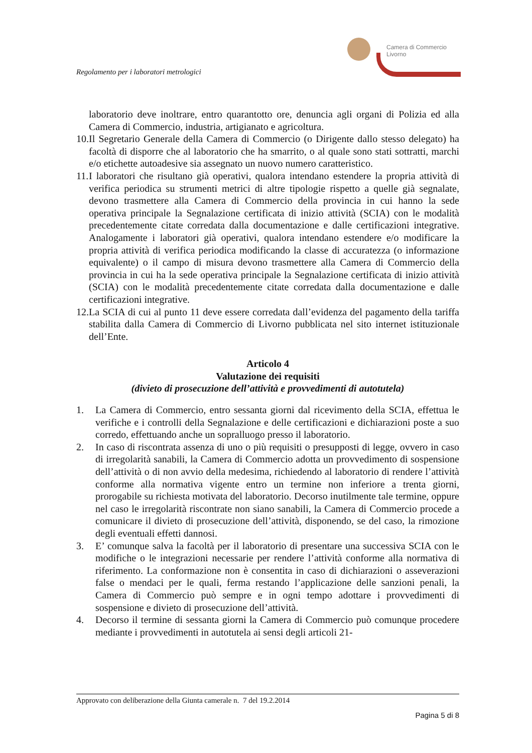Regolamento per i laboratori metrologici
Camera di Commercio
Livorno
laboratorio deve inoltrare, entro quarantotto ore, denuncia agli organi di Polizia ed alla Camera di Commercio, industria, artigianato e agricoltura.
10.
Il Segretario Generale della Camera di Commercio (o Dirigente dallo stesso delegato) ha facoltà di disporre che al laboratorio che ha smarrito, o al quale sono stati sottratti, marchi e/o etichette autoadesive sia assegnato un nuovo numero caratteristico.
11.
I laboratori che risultano già operativi, qualora intendano estendere la propria attività di verifica periodica su strumenti metrici di altre tipologie rispetto a quelle già segnalate, devono trasmettere alla Camera di Commercio della provincia in cui hanno la sede operativa principale la Segnalazione certificata di inizio attività (SCIA) con le modalità precedentemente citate corredata dalla documentazione e dalle certificazioni integrative. Analogamente i laboratori già operativi, qualora intendano estendere e/o modificare la propria attività di verifica periodica modificando la classe di accuratezza (o informazione equivalente) o il campo di misura devono trasmettere alla Camera di Commercio della provincia in cui ha la sede operativa principale la Segnalazione certificata di inizio attività (SCIA) con le modalità precedentemente citate corredata dalla documentazione e dalle certificazioni integrative.
12.
La SCIA di cui al punto 11 deve essere corredata dall’evidenza del pagamento della tariffa stabilita dalla Camera di Commercio di Livorno pubblicata nel sito internet istituzionale dell’Ente.
Articolo 4
Valutazione dei requisiti
(divieto di prosecuzione dell’attività e provvedimenti di autotutela)
1. La Camera di Commercio, entro sessanta giorni dal ricevimento della SCIA, effettua le verifiche e i controlli della Segnalazione e delle certificazioni e dichiarazioni poste a suo corredo, effettuando anche un sopralluogo presso il laboratorio.
2. In caso di riscontrata assenza di uno o più requisiti o presupposti di legge, ovvero in caso di irregolarità sanabili, la Camera di Commercio adotta un provvedimento di sospensione dell’attività o di non avvio della medesima, richiedendo al laboratorio di rendere l’attività conforme alla normativa vigente entro un termine non inferiore a trenta giorni, prorogabile su richiesta motivata del laboratorio. Decorso inutilmente tale termine, oppure nel caso le irregolarità riscontrate non siano sanabili, la Camera di Commercio procede a comunicare il divieto di prosecuzione dell’attività, disponendo, se del caso, la rimozione degli eventuali effetti dannosi.
3. E’ comunque salva la facoltà per il laboratorio di presentare una successiva SCIA con le modifiche o le integrazioni necessarie per rendere l’attività conforme alla normativa di riferimento. La conformazione non è consentita in caso di dichiarazioni o asseverazioni false o mendaci per le quali, ferma restando l’applicazione delle sanzioni penali, la Camera di Commercio può sempre e in ogni tempo adottare i provvedimenti di sospensione e divieto di prosecuzione dell’attività.
4. Decorso il termine di sessanta giorni la Camera di Commercio può comunque procedere mediante i provvedimenti in autotutela ai sensi degli articoli 21-
Approvato con deliberazione della Giunta camerale n. 7 del 19.2.2014
Pagina 5 di 8